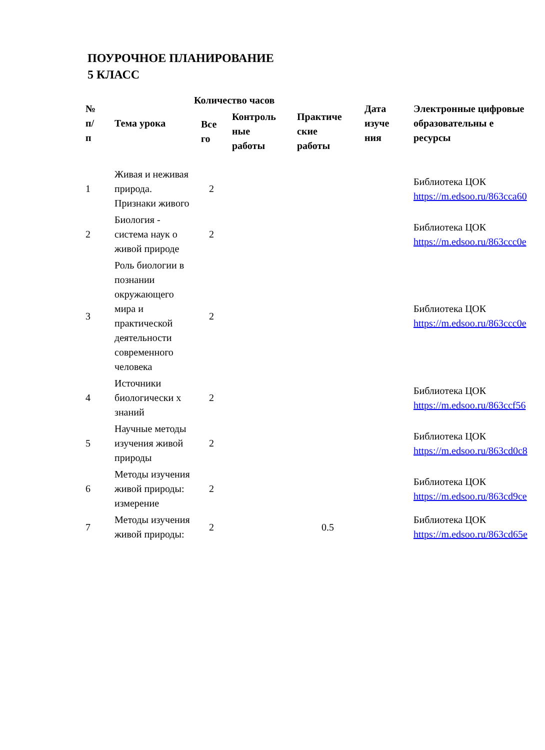ПОУРОЧНОЕ ПЛАНИРОВАНИЕ
5 КЛАСС
| № п/ п | Тема урока | Количество часов | | | Дата изуче ния | Электронные цифровые образовательны е ресурсы |
| --- | --- | --- | --- | --- | --- | --- |
| | | Все го | Контроль ные работы | Практиче ские работы | | |
| 1 | Живая и неживая природа. Признаки живого | 2 | | | | Библиотека ЦОК https://m.edsoo.ru/863cca60 |
| 2 | Биология - система наук о живой природе | 2 | | | | Библиотека ЦОК https://m.edsoo.ru/863ccc0e |
| 3 | Роль биологии в познании окружающего мира и практической деятельности современного человека | 2 | | | | Библиотека ЦОК https://m.edsoo.ru/863ccc0e |
| 4 | Источники биологически х знаний | 2 | | | | Библиотека ЦОК https://m.edsoo.ru/863ccf56 |
| 5 | Научные методы изучения живой природы | 2 | | | | Библиотека ЦОК https://m.edsoo.ru/863cd0c8 |
| 6 | Методы изучения живой природы: измерение | 2 | | | | Библиотека ЦОК https://m.edsoo.ru/863cd9ce |
| 7 | Методы изучения живой природы: | 2 | | 0.5 | | Библиотека ЦОК https://m.edsoo.ru/863cd65e |